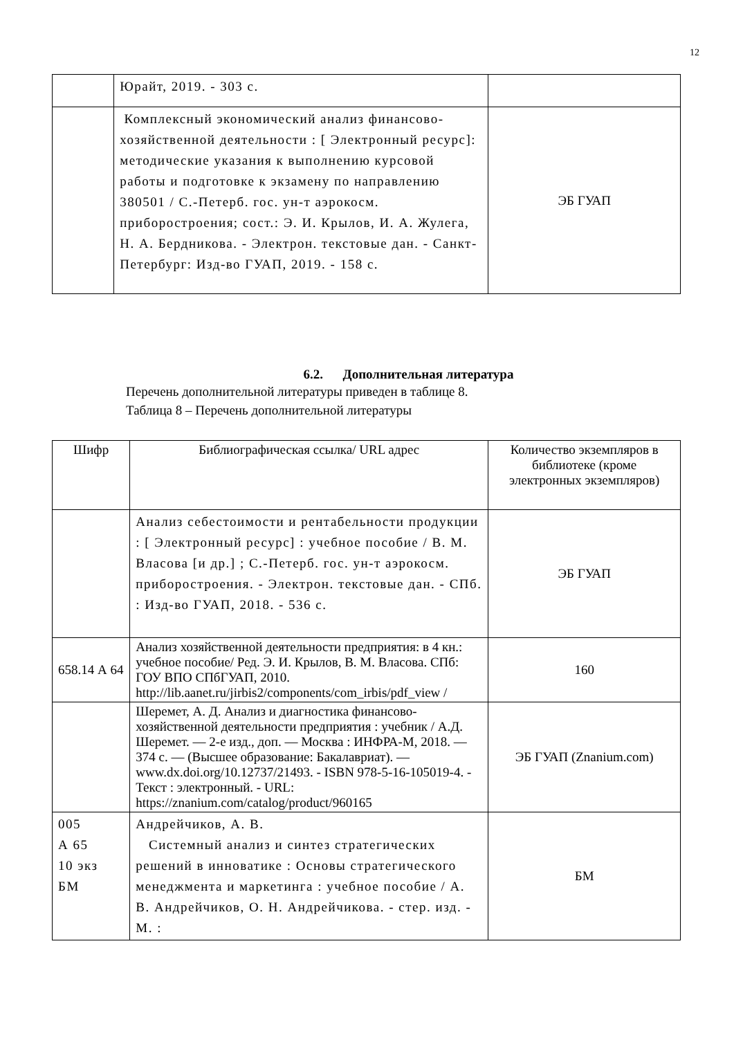12
| | Юрайт, 2019. - 303 с. | |
| | Комплексный экономический анализ финансово-хозяйственной деятельности : [ Электронный ресурс]: методические указания к выполнению курсовой работы и подготовке к экзамену по направлению 380501 / С.-Петерб. гос. ун-т аэрокосм. приборостроения; сост.: Э. И. Крылов, И. А. Жулега, Н. А. Бердникова. - Электрон. текстовые дан. - Санкт-Петербург: Изд-во ГУАП, 2019. - 158 с. | ЭБ ГУАП |
6.2. Дополнительная литература
Перечень дополнительной литературы приведен в таблице 8.
Таблица 8 – Перечень дополнительной литературы
| Шифр | Библиографическая ссылка/ URL адрес | Количество экземпляров в библиотеке (кроме электронных экземпляров) |
| --- | --- | --- |
| | Анализ себестоимости и рентабельности продукции : [ Электронный ресурс] : учебное пособие / В. М. Власова [и др.] ; С.-Петерб. гос. ун-т аэрокосм. приборостроения. - Электрон. текстовые дан. - СПб. : Изд-во ГУАП, 2018. - 536 с. | ЭБ ГУАП |
| 658.14 А 64 | Анализ хозяйственной деятельности предприятия: в 4 кн.: учебное пособие/ Ред. Э. И. Крылов, В. М. Власова. СПб: ГОУ ВПО СПбГУАП, 2010. http://lib.aanet.ru/jirbis2/components/com_irbis/pdf_view / | 160 |
| | Шеремет, А. Д. Анализ и диагностика финансово-хозяйственной деятельности предприятия : учебник / А.Д. Шеремет. — 2-е изд., доп. — Москва : ИНФРА-М, 2018. — 374 с. — (Высшее образование: Бакалавриат). — www.dx.doi.org/10.12737/21493. - ISBN 978-5-16-105019-4. - Текст : электронный. - URL: https://znanium.com/catalog/product/960165 | ЭБ ГУАП (Znanium.com) |
| 005 А 65 10 экз БМ | Андрейчиков, А. В. Системный анализ и синтез стратегических решений в инноватике : Основы стратегического менеджмента и маркетинга : учебное пособие / А. В. Андрейчиков, О. Н. Андрейчикова. - стер. изд. - М. : | БМ |